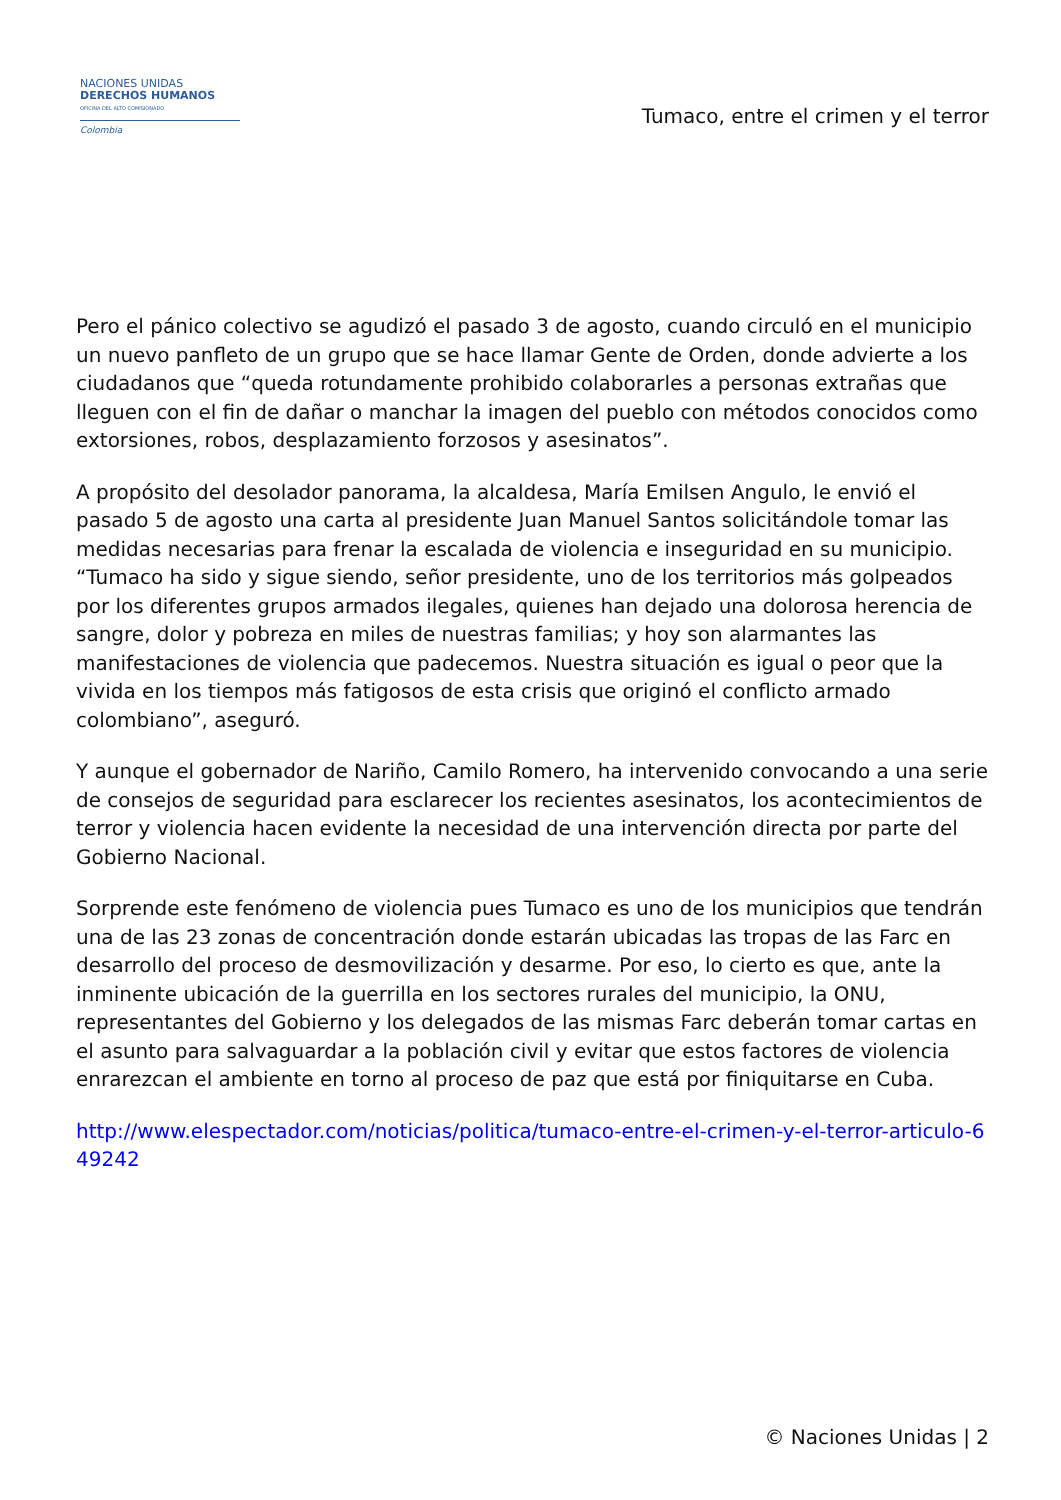NACIONES UNIDAS
DERECHOS HUMANOS
OFICINA DEL ALTO COMISIONADO
Colombia
Tumaco, entre el crimen y el terror
Pero el pánico colectivo se agudizó el pasado 3 de agosto, cuando circuló en el municipio un nuevo panfleto de un grupo que se hace llamar Gente de Orden, donde advierte a los ciudadanos que “queda rotundamente prohibido colaborarles a personas extrañas que lleguen con el fin de dañar o manchar la imagen del pueblo con métodos conocidos como extorsiones, robos, desplazamiento forzosos y asesinatos”.
A propósito del desolador panorama, la alcaldesa, María Emilsen Angulo, le envió el pasado 5 de agosto una carta al presidente Juan Manuel Santos solicitándole tomar las medidas necesarias para frenar la escalada de violencia e inseguridad en su municipio. “Tumaco ha sido y sigue siendo, señor presidente, uno de los territorios más golpeados por los diferentes grupos armados ilegales, quienes han dejado una dolorosa herencia de sangre, dolor y pobreza en miles de nuestras familias; y hoy son alarmantes las manifestaciones de violencia que padecemos. Nuestra situación es igual o peor que la vivida en los tiempos más fatigosos de esta crisis que originó el conflicto armado colombiano”, aseguró.
Y aunque el gobernador de Nariño, Camilo Romero, ha intervenido convocando a una serie de consejos de seguridad para esclarecer los recientes asesinatos, los acontecimientos de terror y violencia hacen evidente la necesidad de una intervención directa por parte del Gobierno Nacional.
Sorprende este fenómeno de violencia pues Tumaco es uno de los municipios que tendrán una de las 23 zonas de concentración donde estarán ubicadas las tropas de las Farc en desarrollo del proceso de desmovilización y desarme. Por eso, lo cierto es que, ante la inminente ubicación de la guerrilla en los sectores rurales del municipio, la ONU, representantes del Gobierno y los delegados de las mismas Farc deberán tomar cartas en el asunto para salvaguardar a la población civil y evitar que estos factores de violencia enrarezcan el ambiente en torno al proceso de paz que está por finiquitarse en Cuba.
http://www.elespectador.com/noticias/politica/tumaco-entre-el-crimen-y-el-terror-articulo-649242
© Naciones Unidas | 2